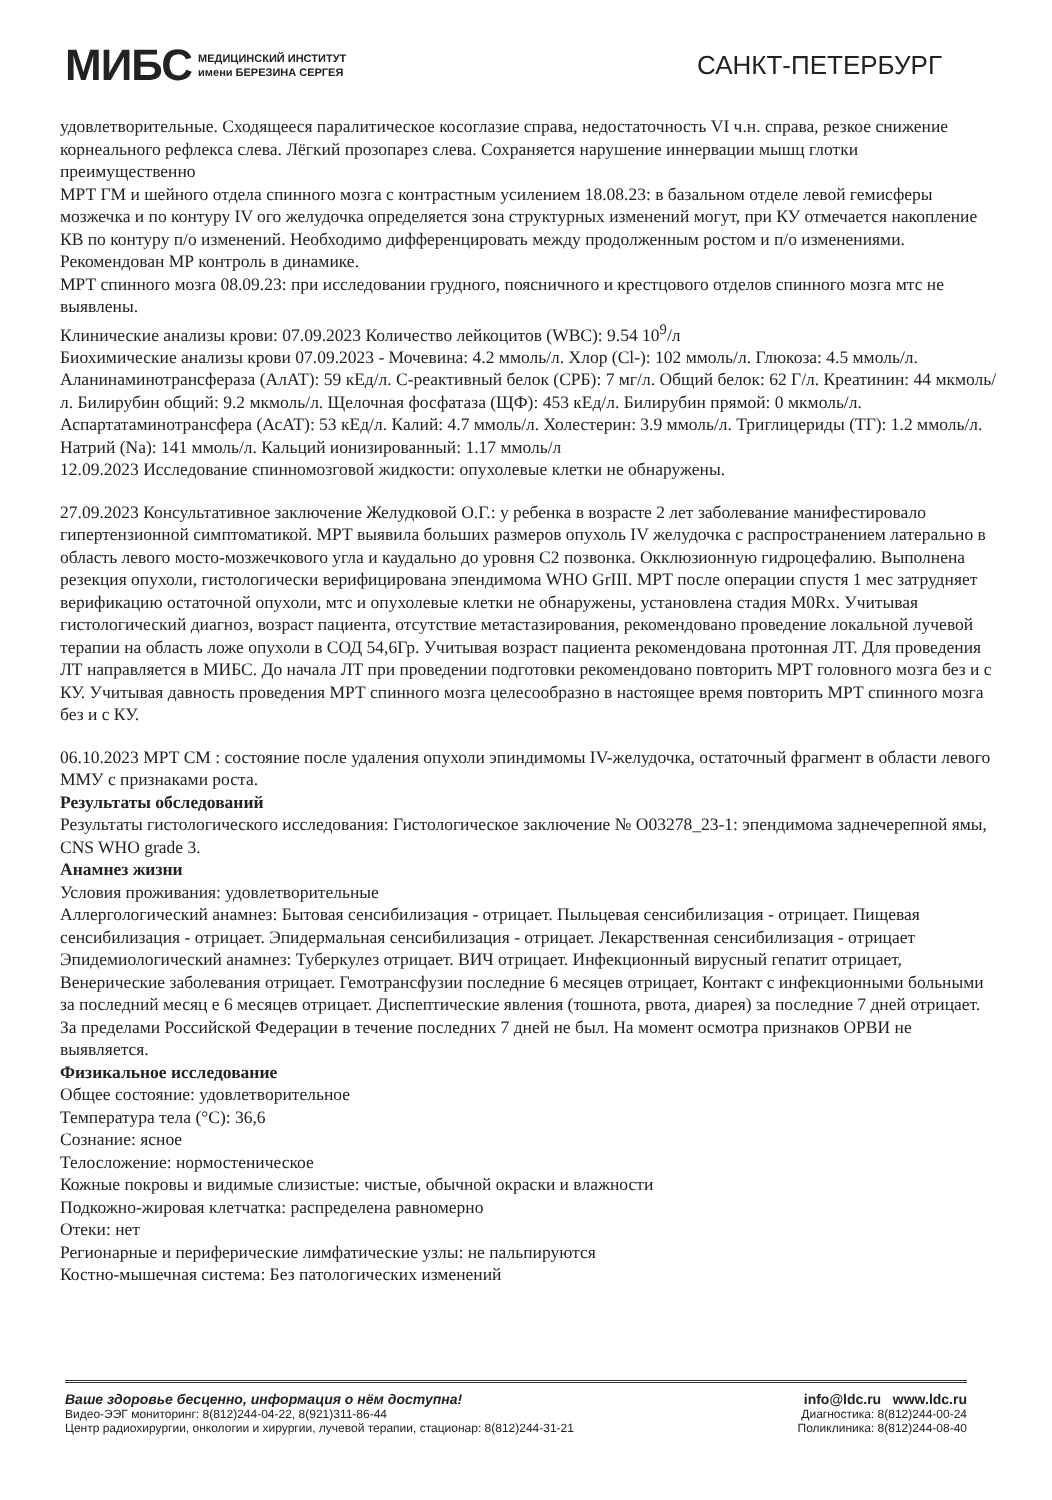МИБС МЕДИЦИНСКИЙ ИНСТИТУТ
имени БЕРЕЗИНА СЕРГЕЯ
САНКТ-ПЕТЕРБУРГ
удовлетворительные. Сходящееся паралитическое косоглазие справа, недостаточность VI ч.н. справа, резкое снижение корнеального рефлекса слева. Лёгкий прозопарез слева. Сохраняется нарушение иннервации мышц глотки преимущественно
МРТ ГМ и шейного отдела спинного мозга с контрастным усилением 18.08.23: в базальном отделе левой гемисферы мозжечка и по контуру IV ого желудочка определяется зона структурных изменений могут, при КУ отмечается накопление КВ по контуру п/о изменений. Необходимо дифференцировать между продолженным ростом и п/о изменениями. Рекомендован МР контроль в динамике.
МРТ спинного мозга 08.09.23: при исследовании грудного, поясничного и крестцового отделов спинного мозга мтс не выявлены.
Клинические анализы крови: 07.09.2023 Количество лейкоцитов (WBC): 9.54 10<sup>9</sup>/л
Биохимические анализы крови 07.09.2023 - Мочевина: 4.2 ммоль/л. Хлор (Cl-): 102 ммоль/л. Глюкоза: 4.5 ммоль/л. Аланинаминотрансфераза (АлАТ): 59 кЕд/л. С-реактивный белок (СРБ): 7 мг/л. Общий белок: 62 Г/л. Креатинин: 44 мкмоль/л. Билирубин общий: 9.2 мкмоль/л. Щелочная фосфатаза (ЩФ): 453 кЕд/л. Билирубин прямой: 0 мкмоль/л. Аспартатаминотрансфера (АсАТ): 53 кЕд/л. Калий: 4.7 ммоль/л. Холестерин: 3.9 ммоль/л. Триглицериды (ТГ): 1.2 ммоль/л. Натрий (Na): 141 ммоль/л. Кальций ионизированный: 1.17 ммоль/л
12.09.2023 Исследование спинномозговой жидкости: опухолевые клетки не обнаружены.
27.09.2023 Консультативное заключение Желудковой О.Г.: у ребенка в возрасте 2 лет заболевание манифестировало гипертензионной симптоматикой. МРТ выявила больших размеров опухоль IV желудочка с распространением латерально в область левого мосто-мозжечкового угла и каудально до уровня С2 позвонка. Окклюзионную гидроцефалию. Выполнена резекция опухоли, гистологически верифицирована эпендимома WHO GrIII. МРТ после операции спустя 1 мес затрудняет верификацию остаточной опухоли, мтс и опухолевые клетки не обнаружены, установлена стадия M0Rx. Учитывая гистологический диагноз, возраст пациента, отсутствие метастазирования, рекомендовано проведение локальной лучевой терапии на область ложе опухоли в СОД 54,6Гр. Учитывая возраст пациента рекомендована протонная ЛТ. Для проведения ЛТ направляется в МИБС. До начала ЛТ при проведении подготовки рекомендовано повторить МРТ головного мозга без и с КУ. Учитывая давность проведения МРТ спинного мозга целесообразно в настоящее время повторить МРТ спинного мозга без и с КУ.
06.10.2023 МРТ СМ : состояние после удаления опухоли эпиндимомы IV-желудочка, остаточный фрагмент в области левого ММУ с признаками роста.
Результаты обследований
Результаты гистологического исследования: Гистологическое заключение № О03278_23-1: эпендимома заднечерепной ямы, CNS WHO grade 3.
Анамнез жизни
Условия проживания: удовлетворительные
Аллергологический анамнез: Бытовая сенсибилизация - отрицает. Пыльцевая сенсибилизация - отрицает. Пищевая сенсибилизация - отрицает. Эпидермальная сенсибилизация - отрицает. Лекарственная сенсибилизация - отрицает
Эпидемиологический анамнез: Туберкулез отрицает. ВИЧ отрицает. Инфекционный вирусный гепатит отрицает, Венерические заболевания отрицает. Гемотрансфузии последние 6 месяцев отрицает, Контакт с инфекционными больными за последний месяц е 6 месяцев отрицает. Диспептические явления (тошнота, рвота, диарея) за последние 7 дней отрицает. За пределами Российской Федерации в течение последних 7 дней не был. На момент осмотра признаков ОРВИ не выявляется.
Физикальное исследование
Общее состояние: удовлетворительное
Температура тела (°С): 36,6
Сознание: ясное
Телосложение: нормостеническое
Кожные покровы и видимые слизистые: чистые, обычной окраски и влажности
Подкожно-жировая клетчатка: распределена равномерно
Отеки: нет
Регионарные и периферические лимфатические узлы: не пальпируются
Костно-мышечная система: Без патологических изменений
Ваше здоровье бесценно, информация о нём доступна!
Видео-ЭЭГ мониторинг: 8(812)244-04-22, 8(921)311-86-44
Центр радиохирургии, онкологии и хирургии, лучевой терапии, стационар: 8(812)244-31-21
info@ldc.ru www.ldc.ru
Диагностика: 8(812)244-00-24
Поликлиника: 8(812)244-08-40